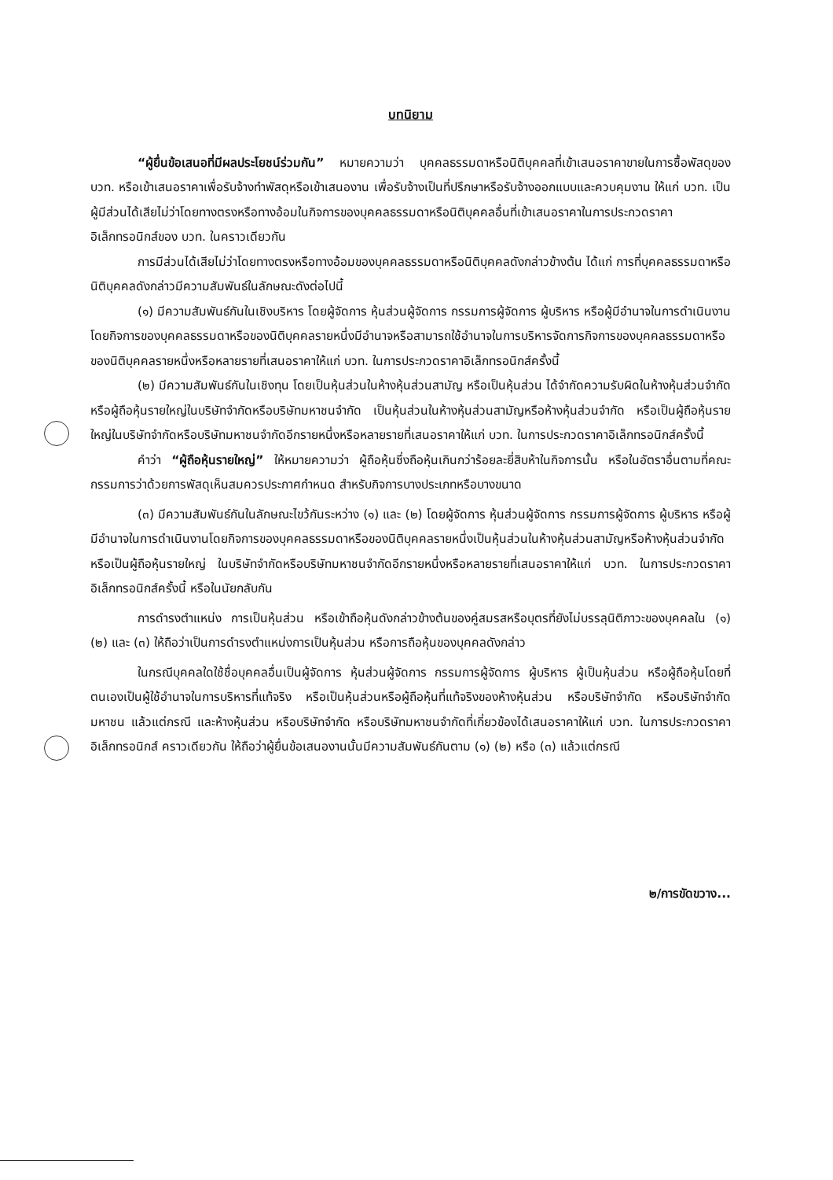บทนิยาม
“ผู้ยื่นข้อเสนอที่มีผลประโยชน์ร่วมกัน” หมายความว่า บุคคลธรรมดาหรือนิติบุคคลที่เข้าเสนอราคาขายในการซื้อพัสดุของ บวท. หรือเข้าเสนอราคาเพื่อรับจ้างทำพัสดุหรือเข้าเสนองาน เพื่อรับจ้างเป็นที่ปรึกษาหรือรับจ้างออกแบบและควบคุมงาน ให้แก่ บวท. เป็นผู้มีส่วนได้เสียไม่ว่าโดยทางตรงหรือทางอ้อมในกิจการของบุคคลธรรมดาหรือนิติบุคคลอื่นที่เข้าเสนอราคาในการประกวดราคาอิเล็กทรอนิกส์ของ บวท. ในคราวเดียวกัน
การมีส่วนได้เสียไม่ว่าโดยทางตรงหรือทางอ้อมของบุคคลธรรมดาหรือนิติบุคคลดังกล่าวข้างต้น ได้แก่ การที่บุคคลธรรมดาหรือนิติบุคคลดังกล่าวมีความสัมพันธ์ในลักษณะดังต่อไปนี้
(๑) มีความสัมพันธ์กันในเชิงบริหาร โดยผู้จัดการ หุ้นส่วนผู้จัดการ กรรมการผู้จัดการ ผู้บริหาร หรือผู้มีอำนาจในการดำเนินงานโดยกิจการของบุคคลธรรมดาหรือของนิติบุคคลรายหนึ่งมีอำนาจหรือสามารถใช้อำนาจในการบริหารจัดการกิจการของบุคคลธรรมดาหรือของนิติบุคคลรายหนึ่งหรือหลายรายที่เสนอราคาให้แก่ บวท. ในการประกวดราคาอิเล็กทรอนิกส์ครั้งนี้
(๒) มีความสัมพันธ์กันในเชิงทุน โดยเป็นหุ้นส่วนในห้างหุ้นส่วนสามัญ หรือเป็นหุ้นส่วน ได้จำกัดความรับผิดในห้างหุ้นส่วนจำกัด หรือผู้ถือหุ้นรายใหญ่ในบริษัทจำกัดหรือบริษัทมหาชนจำกัด เป็นหุ้นส่วนในห้างหุ้นส่วนสามัญหรือห้างหุ้นส่วนจำกัด หรือเป็นผู้ถือหุ้นรายใหญ่ในบริษัทจำกัดหรือบริษัทมหาชนจำกัดอีกรายหนึ่งหรือหลายรายที่เสนอราคาให้แก่ บวท. ในการประกวดราคาอิเล็กทรอนิกส์ครั้งนี้
คำว่า “ผู้ถือหุ้นรายใหญ่” ให้หมายความว่า ผู้ถือหุ้นซึ่งถือหุ้นเกินกว่าร้อยละยี่สิบห้าในกิจการนั้น หรือในอัตราอื่นตามที่คณะกรรมการว่าด้วยการพัสดุเห็นสมควรประกาศกำหนด สำหรับกิจการบางประเภทหรือบางขนาด
(๓) มีความสัมพันธ์กันในลักษณะไขว้กันระหว่าง (๑) และ (๒) โดยผู้จัดการ หุ้นส่วนผู้จัดการ กรรมการผู้จัดการ ผู้บริหาร หรือผู้มีอำนาจในการดำเนินงานโดยกิจการของบุคคลธรรมดาหรือของนิติบุคคลรายหนึ่งเป็นหุ้นส่วนในห้างหุ้นส่วนสามัญหรือห้างหุ้นส่วนจำกัด หรือเป็นผู้ถือหุ้นรายใหญ่ ในบริษัทจำกัดหรือบริษัทมหาชนจำกัดอีกรายหนึ่งหรือหลายรายที่เสนอราคาให้แก่ บวท. ในการประกวดราคาอิเล็กทรอนิกส์ครั้งนี้ หรือในนัยกลับกัน
การดำรงตำแหน่ง การเป็นหุ้นส่วน หรือเข้าถือหุ้นดังกล่าวข้างต้นของคู่สมรสหรือบุตรที่ยังไม่บรรลุนิติภาวะของบุคคลใน (๑) (๒) และ (๓) ให้ถือว่าเป็นการดำรงตำแหน่งการเป็นหุ้นส่วน หรือการถือหุ้นของบุคคลดังกล่าว
ในกรณีบุคคลใดใช้ชื่อบุคคลอื่นเป็นผู้จัดการ หุ้นส่วนผู้จัดการ กรรมการผู้จัดการ ผู้บริหาร ผู้เป็นหุ้นส่วน หรือผู้ถือหุ้นโดยที่ตนเองเป็นผู้ใช้อำนาจในการบริหารที่แท้จริง หรือเป็นหุ้นส่วนหรือผู้ถือหุ้นที่แท้จริงของห้างหุ้นส่วน หรือบริษัทจำกัด หรือบริษัทจำกัดมหาชน แล้วแต่กรณี และห้างหุ้นส่วน หรือบริษัทจำกัด หรือบริษัทมหาชนจำกัดที่เกี่ยวข้องได้เสนอราคาให้แก่ บวท. ในการประกวดราคาอิเล็กทรอนิกส์ คราวเดียวกัน ให้ถือว่าผู้ยื่นข้อเสนองานนั้นมีความสัมพันธ์กันตาม (๑) (๒) หรือ (๓) แล้วแต่กรณี
๒/การขัดขวาง...